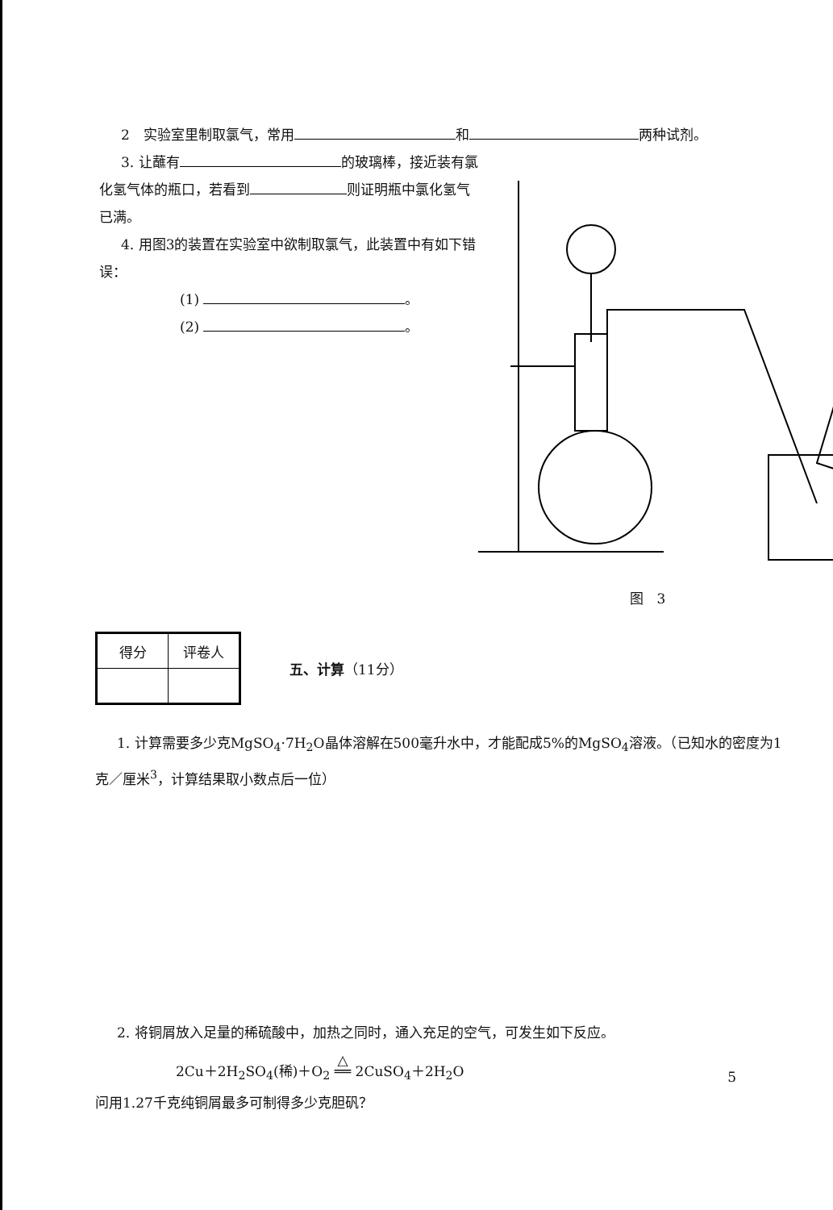2　实验室里制取氯气，常用 和 两种试剂。
3. 让蘸有 的玻璃棒，接近装有氯化氢气体的瓶口，若看到 则证明瓶中氯化氢气已满。
4. 用图3的装置在实验室中欲制取氯气，此装置中有如下错误：
(1) 。
(2) 。
图　3
| 得分 | 评卷人 |
五、计算（11分）
1. 计算需要多少克MgSO<sub>4</sub>·7H<sub>2</sub>O晶体溶解在500毫升水中，才能配成5%的MgSO<sub>4</sub>溶液。（已知水的密度为1克／厘米<sup>3</sup>，计算结果取小数点后一位）
2. 将铜屑放入足量的稀硫酸中，加热之同时，通入充足的空气，可发生如下反应。
2Cu＋2H<sub>2</sub>SO<sub>4</sub>(稀)＋O<sub>2</sub> △
══ 2CuSO<sub>4</sub>＋2H<sub>2</sub>O
问用1.27千克纯铜屑最多可制得多少克胆矾？
5